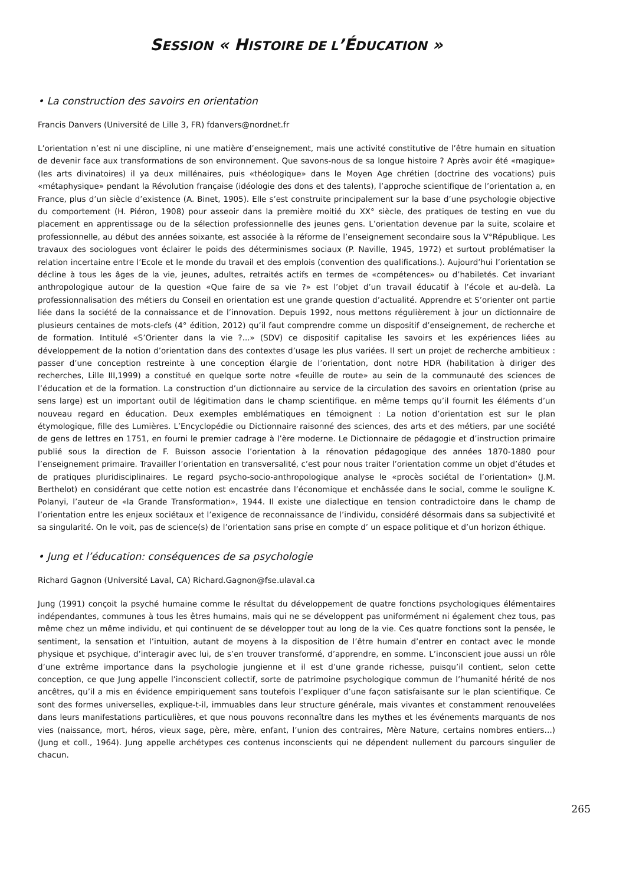SESSION « HISTOIRE DE L’ÉDUCATION »
• La construction des savoirs en orientation
Francis Danvers (Université de Lille 3, FR) fdanvers@nordnet.fr
L’orientation n’est ni une discipline, ni une matière d’enseignement, mais une activité constitutive de l’être humain en situation de devenir face aux transformations de son environnement. Que savons-nous de sa longue histoire ? Après avoir été «magique» (les arts divinatoires) il ya deux millénaires, puis «théologique» dans le Moyen Age chrétien (doctrine des vocations) puis «métaphysique» pendant la Révolution française (idéologie des dons et des talents), l’approche scientifique de l’orientation a, en France, plus d’un siècle d’existence (A. Binet, 1905). Elle s’est construite principalement sur la base d’une psychologie objective du comportement (H. Piéron, 1908) pour asseoir dans la première moitié du XX° siècle, des pratiques de testing en vue du placement en apprentissage ou de la sélection professionnelle des jeunes gens. L’orientation devenue par la suite, scolaire et professionnelle, au début des années soixante, est associée à la réforme de l’enseignement secondaire sous la V°République. Les travaux des sociologues vont éclairer le poids des déterminismes sociaux (P. Naville, 1945, 1972) et surtout problématiser la relation incertaine entre l’Ecole et le monde du travail et des emplois (convention des qualifications.). Aujourd’hui l’orientation se décline à tous les âges de la vie, jeunes, adultes, retraités actifs en termes de «compétences» ou d’habiletés. Cet invariant anthropologique autour de la question «Que faire de sa vie ?» est l’objet d’un travail éducatif à l’école et au-delà. La professionnalisation des métiers du Conseil en orientation est une grande question d’actualité. Apprendre et S’orienter ont partie liée dans la société de la connaissance et de l’innovation. Depuis 1992, nous mettons régulièrement à jour un dictionnaire de plusieurs centaines de mots-clefs (4° édition, 2012) qu’il faut comprendre comme un dispositif d’enseignement, de recherche et de formation. Intitulé «S’Orienter dans la vie ?...» (SDV) ce dispositif capitalise les savoirs et les expériences liées au développement de la notion d’orientation dans des contextes d’usage les plus variées. Il sert un projet de recherche ambitieux : passer d’une conception restreinte à une conception élargie de l’orientation, dont notre HDR (habilitation à diriger des recherches, Lille III,1999) a constitué en quelque sorte notre «feuille de route» au sein de la communauté des sciences de l’éducation et de la formation. La construction d’un dictionnaire au service de la circulation des savoirs en orientation (prise au sens large) est un important outil de légitimation dans le champ scientifique. en même temps qu’il fournit les éléments d’un nouveau regard en éducation. Deux exemples emblématiques en témoignent : La notion d’orientation est sur le plan étymologique, fille des Lumières. L’Encyclopédie ou Dictionnaire raisonné des sciences, des arts et des métiers, par une société de gens de lettres en 1751, en fourni le premier cadrage à l’ère moderne. Le Dictionnaire de pédagogie et d’instruction primaire publié sous la direction de F. Buisson associe l’orientation à la rénovation pédagogique des années 1870-1880 pour l’enseignement primaire. Travailler l’orientation en transversalité, c’est pour nous traiter l’orientation comme un objet d’études et de pratiques pluridisciplinaires. Le regard psycho-socio-anthropologique analyse le «procès sociétal de l’orientation» (J.M. Berthelot) en considérant que cette notion est encastrée dans l’économique et enchâssée dans le social, comme le souligne K. Polanyi, l’auteur de «la Grande Transformation», 1944. Il existe une dialectique en tension contradictoire dans le champ de l’orientation entre les enjeux sociétaux et l’exigence de reconnaissance de l’individu, considéré désormais dans sa subjectivité et sa singularité. On le voit, pas de science(s) de l’orientation sans prise en compte d’ un espace politique et d’un horizon éthique.
• Jung et l’éducation: conséquences de sa psychologie
Richard Gagnon (Université Laval, CA) Richard.Gagnon@fse.ulaval.ca
Jung (1991) conçoit la psyché humaine comme le résultat du développement de quatre fonctions psychologiques élémentaires indépendantes, communes à tous les êtres humains, mais qui ne se développent pas uniformément ni également chez tous, pas même chez un même individu, et qui continuent de se développer tout au long de la vie. Ces quatre fonctions sont la pensée, le sentiment, la sensation et l’intuition, autant de moyens à la disposition de l’être humain d’entrer en contact avec le monde physique et psychique, d’interagir avec lui, de s’en trouver transformé, d’apprendre, en somme. L’inconscient joue aussi un rôle d’une extrême importance dans la psychologie jungienne et il est d’une grande richesse, puisqu’il contient, selon cette conception, ce que Jung appelle l’inconscient collectif, sorte de patrimoine psychologique commun de l’humanité hérité de nos ancêtres, qu’il a mis en évidence empiriquement sans toutefois l’expliquer d’une façon satisfaisante sur le plan scientifique. Ce sont des formes universelles, explique-t-il, immuables dans leur structure générale, mais vivantes et constamment renouvelées dans leurs manifestations particulières, et que nous pouvons reconnaître dans les mythes et les événements marquants de nos vies (naissance, mort, héros, vieux sage, père, mère, enfant, l’union des contraires, Mère Nature, certains nombres entiers…) (Jung et coll., 1964). Jung appelle archétypes ces contenus inconscients qui ne dépendent nullement du parcours singulier de chacun.
265